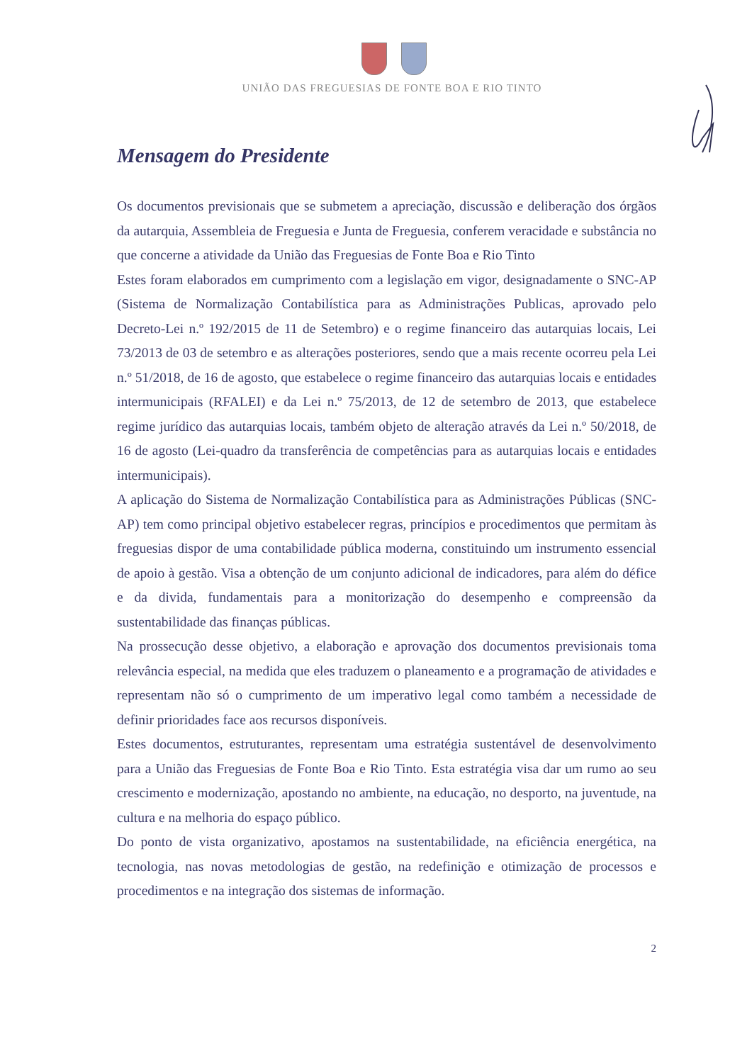UNIÃO DAS FREGUESIAS DE FONTE BOA E RIO TINTO
Mensagem do Presidente
Os documentos previsionais que se submetem a apreciação, discussão e deliberação dos órgãos da autarquia, Assembleia de Freguesia e Junta de Freguesia, conferem veracidade e substância no que concerne a atividade da União das Freguesias de Fonte Boa e Rio Tinto
Estes foram elaborados em cumprimento com a legislação em vigor, designadamente o SNC-AP (Sistema de Normalização Contabilística para as Administrações Publicas, aprovado pelo Decreto-Lei n.º 192/2015 de 11 de Setembro) e o regime financeiro das autarquias locais, Lei 73/2013 de 03 de setembro e as alterações posteriores, sendo que a mais recente ocorreu pela Lei n.º 51/2018, de 16 de agosto, que estabelece o regime financeiro das autarquias locais e entidades intermunicipais (RFALEI) e da Lei n.º 75/2013, de 12 de setembro de 2013, que estabelece regime jurídico das autarquias locais, também objeto de alteração através da Lei n.º 50/2018, de 16 de agosto (Lei-quadro da transferência de competências para as autarquias locais e entidades intermunicipais).
A aplicação do Sistema de Normalização Contabilística para as Administrações Públicas (SNC-AP) tem como principal objetivo estabelecer regras, princípios e procedimentos que permitam às freguesias dispor de uma contabilidade pública moderna, constituindo um instrumento essencial de apoio à gestão. Visa a obtenção de um conjunto adicional de indicadores, para além do défice e da divida, fundamentais para a monitorização do desempenho e compreensão da sustentabilidade das finanças públicas.
Na prossecução desse objetivo, a elaboração e aprovação dos documentos previsionais toma relevância especial, na medida que eles traduzem o planeamento e a programação de atividades e representam não só o cumprimento de um imperativo legal como também a necessidade de definir prioridades face aos recursos disponíveis.
Estes documentos, estruturantes, representam uma estratégia sustentável de desenvolvimento para a União das Freguesias de Fonte Boa e Rio Tinto. Esta estratégia visa dar um rumo ao seu crescimento e modernização, apostando no ambiente, na educação, no desporto, na juventude, na cultura e na melhoria do espaço público.
Do ponto de vista organizativo, apostamos na sustentabilidade, na eficiência energética, na tecnologia, nas novas metodologias de gestão, na redefinição e otimização de processos e procedimentos e na integração dos sistemas de informação.
2